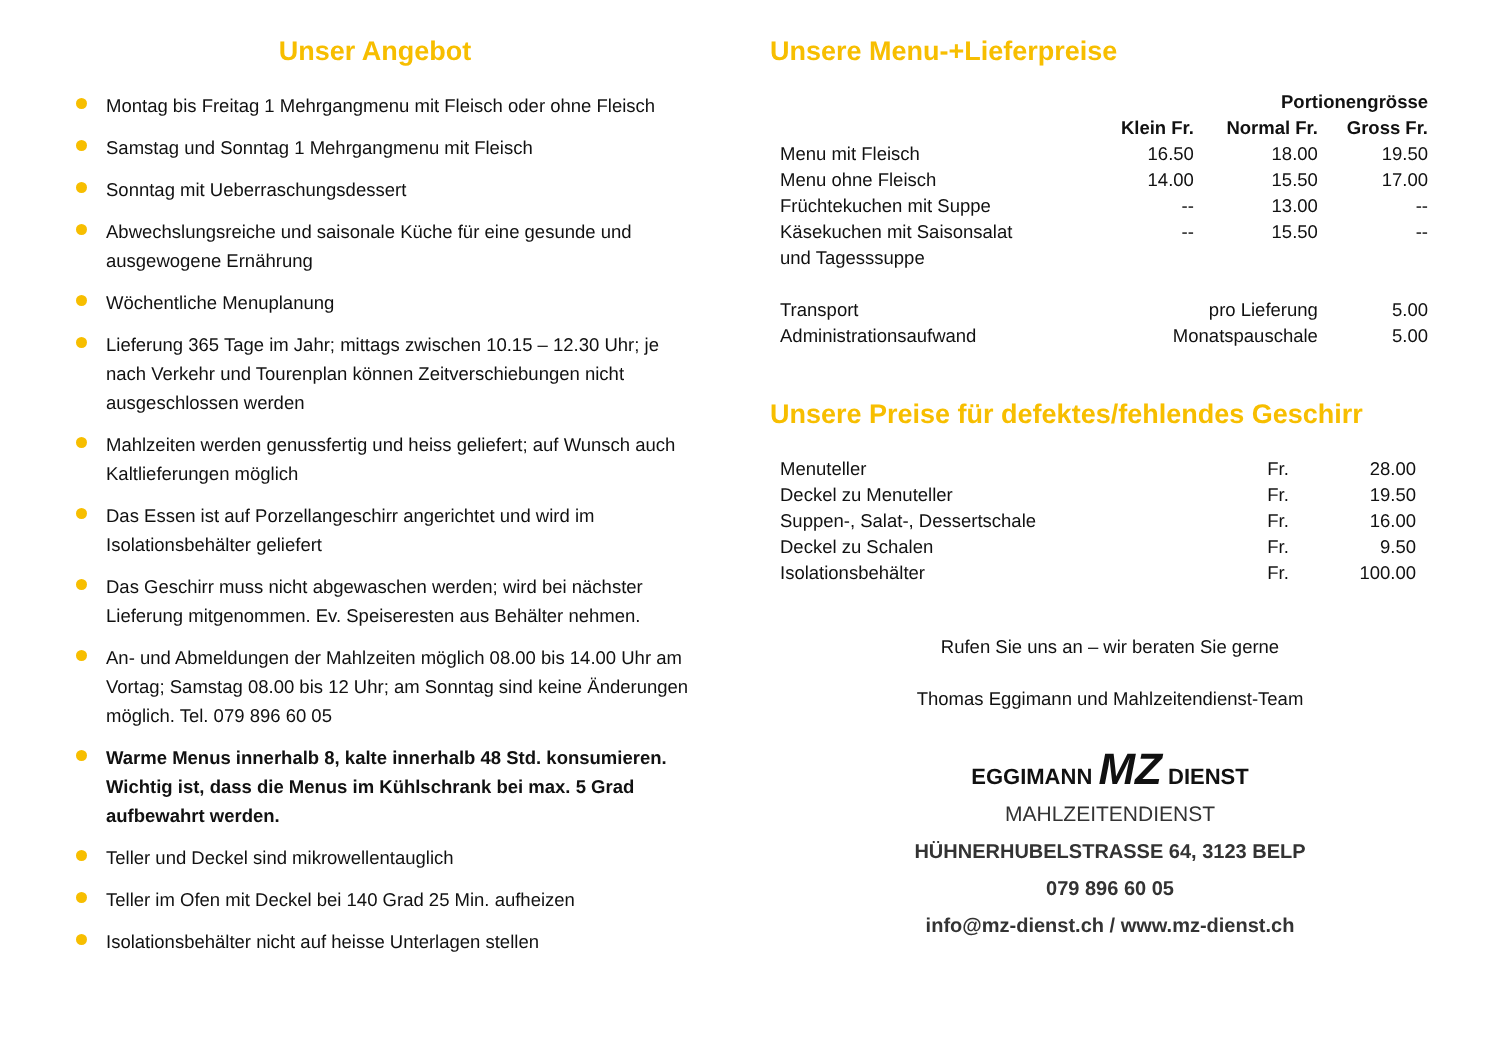Unser Angebot
Montag bis Freitag 1 Mehrgangmenu mit Fleisch oder ohne Fleisch
Samstag und Sonntag 1 Mehrgangmenu mit Fleisch
Sonntag mit Ueberraschungsdessert
Abwechslungsreiche und saisonale Küche für eine gesunde und ausgewogene Ernährung
Wöchentliche Menuplanung
Lieferung 365 Tage im Jahr; mittags zwischen 10.15 – 12.30 Uhr; je nach Verkehr und Tourenplan können Zeitverschiebungen nicht ausgeschlossen werden
Mahlzeiten werden genussfertig und heiss geliefert; auf Wunsch auch Kaltlieferungen möglich
Das Essen ist auf Porzellangeschirr angerichtet und wird im Isolationsbehälter geliefert
Das Geschirr muss nicht abgewaschen werden; wird bei nächster Lieferung mitgenommen. Ev. Speiseresten aus Behälter nehmen.
An- und Abmeldungen der Mahlzeiten möglich 08.00 bis 14.00 Uhr am Vortag; Samstag 08.00 bis 12 Uhr; am Sonntag sind keine Änderungen möglich. Tel. 079 896 60 05
Warme Menus innerhalb 8, kalte innerhalb 48 Std. konsumieren. Wichtig ist, dass die Menus im Kühlschrank bei max. 5 Grad aufbewahrt werden.
Teller und Deckel sind mikrowellentauglich
Teller im Ofen mit Deckel bei 140 Grad 25 Min. aufheizen
Isolationsbehälter nicht auf heisse Unterlagen stellen
Unsere Menu-+Lieferpreise
| | Portionengrösse | | |
| --- | --- | --- | --- |
| | Klein Fr. | Normal Fr. | Gross Fr. |
| Menu mit Fleisch | 16.50 | 18.00 | 19.50 |
| Menu ohne Fleisch | 14.00 | 15.50 | 17.00 |
| Früchtekuchen mit Suppe | -- | 13.00 | -- |
| Käsekuchen mit Saisonsalat und Tagesssuppe | -- | 15.50 | -- |
| Transport | pro Lieferung | | 5.00 |
| Administrationsaufwand | Monatspauschale | | 5.00 |
Unsere Preise für defektes/fehlendes Geschirr
| Menuteller | Fr. | 28.00 |
| Deckel zu Menuteller | Fr. | 19.50 |
| Suppen-, Salat-, Dessertschale | Fr. | 16.00 |
| Deckel zu Schalen | Fr. | 9.50 |
| Isolationsbehälter | Fr. | 100.00 |
Rufen Sie uns an – wir beraten Sie gerne
Thomas Eggimann und Mahlzeitendienst-Team
EGGIMANN MZ DIENST
MAHLZEITENDIENST
HÜHNERHUBELSTRASSE 64, 3123 BELP
079 896 60 05
info@mz-dienst.ch / www.mz-dienst.ch